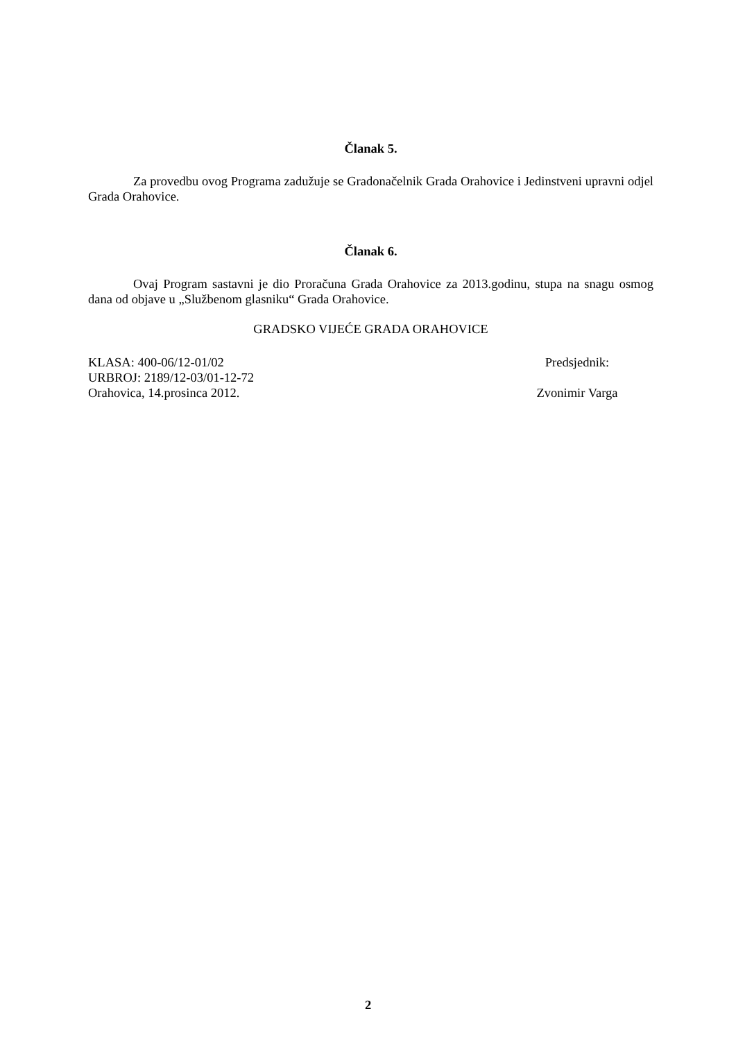Članak 5.
Za provedbu ovog Programa zadužuje se Gradonačelnik Grada Orahovice i Jedinstveni upravni odjel Grada Orahovice.
Članak 6.
Ovaj Program sastavni je dio Proračuna Grada Orahovice za 2013.godinu, stupa na snagu osmog dana od objave u „Službenom glasniku“ Grada Orahovice.
GRADSKO VIJEĆE GRADA ORAHOVICE
KLASA: 400-06/12-01/02
URBROJ: 2189/12-03/01-12-72
Orahovica, 14.prosinca 2012.
Predsjednik:
Zvonimir Varga
2